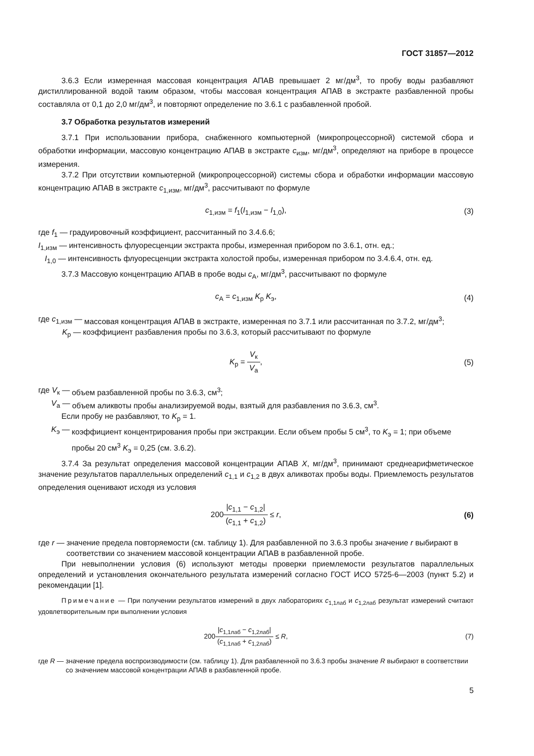ГОСТ 31857—2012
3.6.3 Если измеренная массовая концентрация АПАВ превышает 2 мг/дм<sup>3</sup>, то пробу воды разбавляют дистиллированной водой таким образом, чтобы массовая концентрация АПАВ в экстракте разбавленной пробы составляла от 0,1 до 2,0 мг/дм<sup>3</sup>, и повторяют определение по 3.6.1 с разбавленной пробой.
3.7 Обработка результатов измерений
3.7.1 При использовании прибора, снабженного компьютерной (микропроцессорной) системой сбора и обработки информации, массовую концентрацию АПАВ в экстракте c<sub>изм</sub>, мг/дм<sup>3</sup>, определяют на приборе в процессе измерения.
3.7.2 При отсутствии компьютерной (микропроцессорной) системы сбора и обработки информации массовую концентрацию АПАВ в экстракте c<sub>1,изм</sub>, мг/дм<sup>3</sup>, рассчитывают по формуле
c<sub>1,изм</sub> = f<sub>1</sub>(I<sub>1,изм</sub> − I<sub>1,0</sub>), (3)
где f<sub>1</sub> — градуировочный коэффициент, рассчитанный по 3.4.6.6;
I<sub>1,изм</sub> — интенсивность флуоресценции экстракта пробы, измеренная прибором по 3.6.1, отн. ед.;
I<sub>1,0</sub> — интенсивность флуоресценции экстракта холостой пробы, измеренная прибором по 3.4.6.4, отн. ед.
3.7.3 Массовую концентрацию АПАВ в пробе воды c<sub>А</sub>, мг/дм<sup>3</sup>, рассчитывают по формуле
c<sub>А</sub> = c<sub>1,изм</sub> K<sub>р</sub> K<sub>э</sub>, (4)
где c<sub>1,изм</sub> — массовая концентрация АПАВ в экстракте, измеренная по 3.7.1 или рассчитанная по 3.7.2, мг/дм<sup>3</sup>;
K<sub>р</sub> — коэффициент разбавления пробы по 3.6.3, который рассчитывают по формуле
K<sub>р</sub> = V<sub>к</sub> V<sub>а</sub>, (5)
где V<sub>к</sub> — объем разбавленной пробы по 3.6.3, см<sup>3</sup>;
V<sub>а</sub> — объем аликвоты пробы анализируемой воды, взятый для разбавления по 3.6.3, см<sup>3</sup>.
Если пробу не разбавляют, то K<sub>р</sub> = 1.
K<sub>э</sub> — коэффициент концентрирования пробы при экстракции. Если объем пробы 5 см<sup>3</sup>, то K<sub>э</sub> = 1; при объеме пробы 20 см<sup>3</sup> K<sub>э</sub> = 0,25 (см. 3.6.2).
3.7.4 За результат определения массовой концентрации АПАВ X, мг/дм<sup>3</sup>, принимают среднеарифметическое значение результатов параллельных определений c<sub>1,1</sub> и c<sub>1,2</sub> в двух аликвотах пробы воды. Приемлемость результатов определения оценивают исходя из условия
200|c<sub>1,1</sub> − c<sub>1,2</sub>| (c<sub>1,1</sub> + c<sub>1,2</sub>) ≤ r,
(6)
где r — значение предела повторяемости (см. таблицу 1). Для разбавленной по 3.6.3 пробы значение r выбирают в соответствии со значением массовой концентрации АПАВ в разбавленной пробе.
При невыполнении условия (6) используют методы проверки приемлемости результатов параллельных определений и установления окончательного результата измерений согласно ГОСТ ИСО 5725-6—2003 (пункт 5.2) и рекомендации [1].
Примечание — При получении результатов измерений в двух лабораториях c<sub>1,1лаб</sub> и c<sub>1,2лаб</sub> результат измерений считают удовлетворительным при выполнении условия
200|c<sub>1,1лаб</sub> − c<sub>1,2лаб</sub>| (c<sub>1,1лаб</sub> + c<sub>1,2лаб</sub>) ≤ R,
(7)
где R — значение предела воспроизводимости (см. таблицу 1). Для разбавленной по 3.6.3 пробы значение R выбирают в соответствии со значением массовой концентрации АПАВ в разбавленной пробе.
5